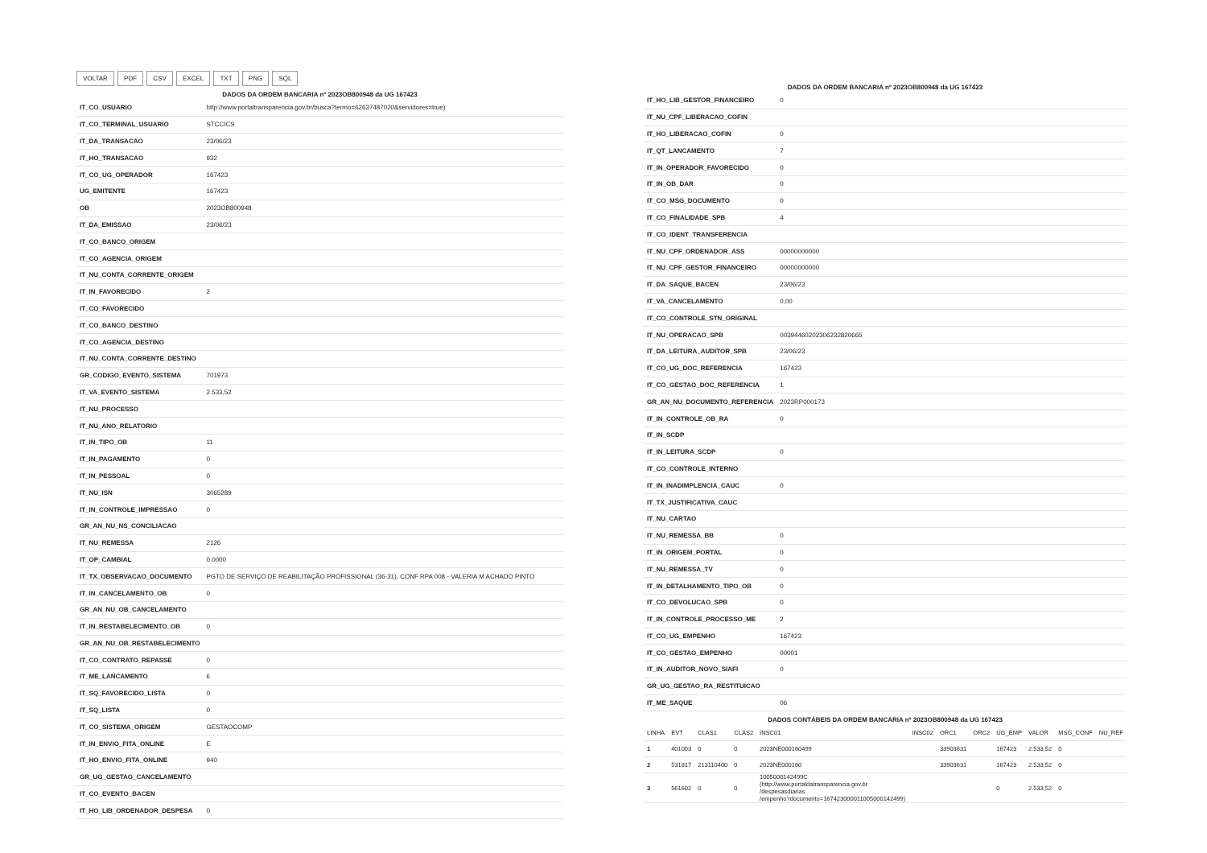VOLTAR PDF CSV EXCEL TXT PNG SQL
DADOS DA ORDEM BANCARIA nº 2023OB800948 da UG 167423
| IT_CO_USUARIO | http://www.portaltransparencia.gov.br/busca?termo=62637487020&servidores=true) |
| IT_CO_TERMINAL_USUARIO | STCCICS |
| IT_DA_TRANSACAO | 23/06/23 |
| IT_HO_TRANSACAO | 932 |
| IT_CO_UG_OPERADOR | 167423 |
| UG_EMITENTE | 167423 |
| OB | 2023OB800948 |
| IT_DA_EMISSAO | 23/06/23 |
| IT_CO_BANCO_ORIGEM | |
| IT_CO_AGENCIA_ORIGEM | |
| IT_NU_CONTA_CORRENTE_ORIGEM | |
| IT_IN_FAVORECIDO | 2 |
| IT_CO_FAVORECIDO | |
| IT_CO_BANCO_DESTINO | |
| IT_CO_AGENCIA_DESTINO | |
| IT_NU_CONTA_CORRENTE_DESTINO | |
| GR_CODIGO_EVENTO_SISTEMA | 701973 |
| IT_VA_EVENTO_SISTEMA | 2.533,52 |
| IT_NU_PROCESSO | |
| IT_NU_ANO_RELATORIO | |
| IT_IN_TIPO_OB | 11 |
| IT_IN_PAGAMENTO | 0 |
| IT_IN_PESSOAL | 0 |
| IT_NU_ISN | 3065289 |
| IT_IN_CONTROLE_IMPRESSAO | 0 |
| GR_AN_NU_NS_CONCILIACAO | |
| IT_NU_REMESSA | 2126 |
| IT_OP_CAMBIAL | 0.0000 |
| IT_TX_OBSERVACAO_DOCUMENTO | PGTO DE SERVIÇO DE REABILITAÇÃO PROFISSIONAL (36-31), CONF RPA 008 - VALERIA M ACHADO PINTO |
| IT_IN_CANCELAMENTO_OB | 0 |
| GR_AN_NU_OB_CANCELAMENTO | |
| IT_IN_RESTABELECIMENTO_OB | 0 |
| GR_AN_NU_OB_RESTABELECIMENTO | |
| IT_CO_CONTRATO_REPASSE | 0 |
| IT_ME_LANCAMENTO | 6 |
| IT_SQ_FAVORECIDO_LISTA | 0 |
| IT_SQ_LISTA | 0 |
| IT_CO_SISTEMA_ORIGEM | GESTAOCOMP |
| IT_IN_ENVIO_FITA_ONLINE | E |
| IT_HO_ENVIO_FITA_ONLINE | 940 |
| GR_UG_GESTAO_CANCELAMENTO | |
| IT_CO_EVENTO_BACEN | |
| IT_HO_LIB_ORDENADOR_DESPESA | 0 |
DADOS DA ORDEM BANCARIA nº 2023OB800948 da UG 167423
| IT_HO_LIB_GESTOR_FINANCEIRO | 0 |
| IT_NU_CPF_LIBERACAO_COFIN | |
| IT_HO_LIBERACAO_COFIN | 0 |
| IT_QT_LANCAMENTO | 7 |
| IT_IN_OPERADOR_FAVORECIDO | 0 |
| IT_IN_OB_DAR | 0 |
| IT_CO_MSG_DOCUMENTO | 0 |
| IT_CO_FINALIDADE_SPB | 4 |
| IT_CO_IDENT_TRANSFERENCIA | |
| IT_NU_CPF_ORDENADOR_ASS | 00000000000 |
| IT_NU_CPF_GESTOR_FINANCEIRO | 00000000000 |
| IT_DA_SAQUE_BACEN | 23/06/23 |
| IT_VA_CANCELAMENTO | 0,00 |
| IT_CO_CONTROLE_STN_ORIGINAL | |
| IT_NU_OPERACAO_SPB | 00394460202306232820665 |
| IT_DA_LEITURA_AUDITOR_SPB | 23/06/23 |
| IT_CO_UG_DOC_REFERENCIA | 167423 |
| IT_CO_GESTAO_DOC_REFERENCIA | 1 |
| GR_AN_NU_DOCUMENTO_REFERENCIA | 2023RP000173 |
| IT_IN_CONTROLE_OB_RA | 0 |
| IT_IN_SCDP | |
| IT_IN_LEITURA_SCDP | 0 |
| IT_CO_CONTROLE_INTERNO | |
| IT_IN_INADIMPLENCIA_CAUC | 0 |
| IT_TX_JUSTIFICATIVA_CAUC | |
| IT_NU_CARTAO | |
| IT_NU_REMESSA_BB | 0 |
| IT_IN_ORIGEM_PORTAL | 0 |
| IT_NU_REMESSA_TV | 0 |
| IT_IN_DETALHAMENTO_TIPO_OB | 0 |
| IT_CO_DEVOLUCAO_SPB | 0 |
| IT_IN_CONTROLE_PROCESSO_ME | 2 |
| IT_CO_UG_EMPENHO | 167423 |
| IT_CO_GESTAO_EMPENHO | 00001 |
| IT_IN_AUDITOR_NOVO_SIAFI | 0 |
| GR_UG_GESTAO_RA_RESTITUICAO | |
| IT_ME_SAQUE | 06 |
DADOS CONTÁBEIS DA ORDEM BANCARIA nº 2023OB800948 da UG 167423
| LINHA | EVT | CLAS1 | CLAS2 | INSC01 | INSC02 | ORC1 | ORC2 | UG_EMP | VALOR | MSG_CONF | NU_REF |
| --- | --- | --- | --- | --- | --- | --- | --- | --- | --- | --- | --- |
| 1 | 401003 | 0 | 0 | 2023NE000160499 | | 33903631 | | 167423 | 2.533,52 | 0 | |
| 2 | 531817 | 213110400 | 0 | 2023NE000160 | | 33903631 | | 167423 | 2.533,52 | 0 | |
| 3 | 561602 | 0 | 0 | 1005000142499C (http://www.portaldatransparencia.gov.br /despesasdiarias /empenho?documento=167423000011005000142499) | | | | 0 | 2.533,52 | 0 | |